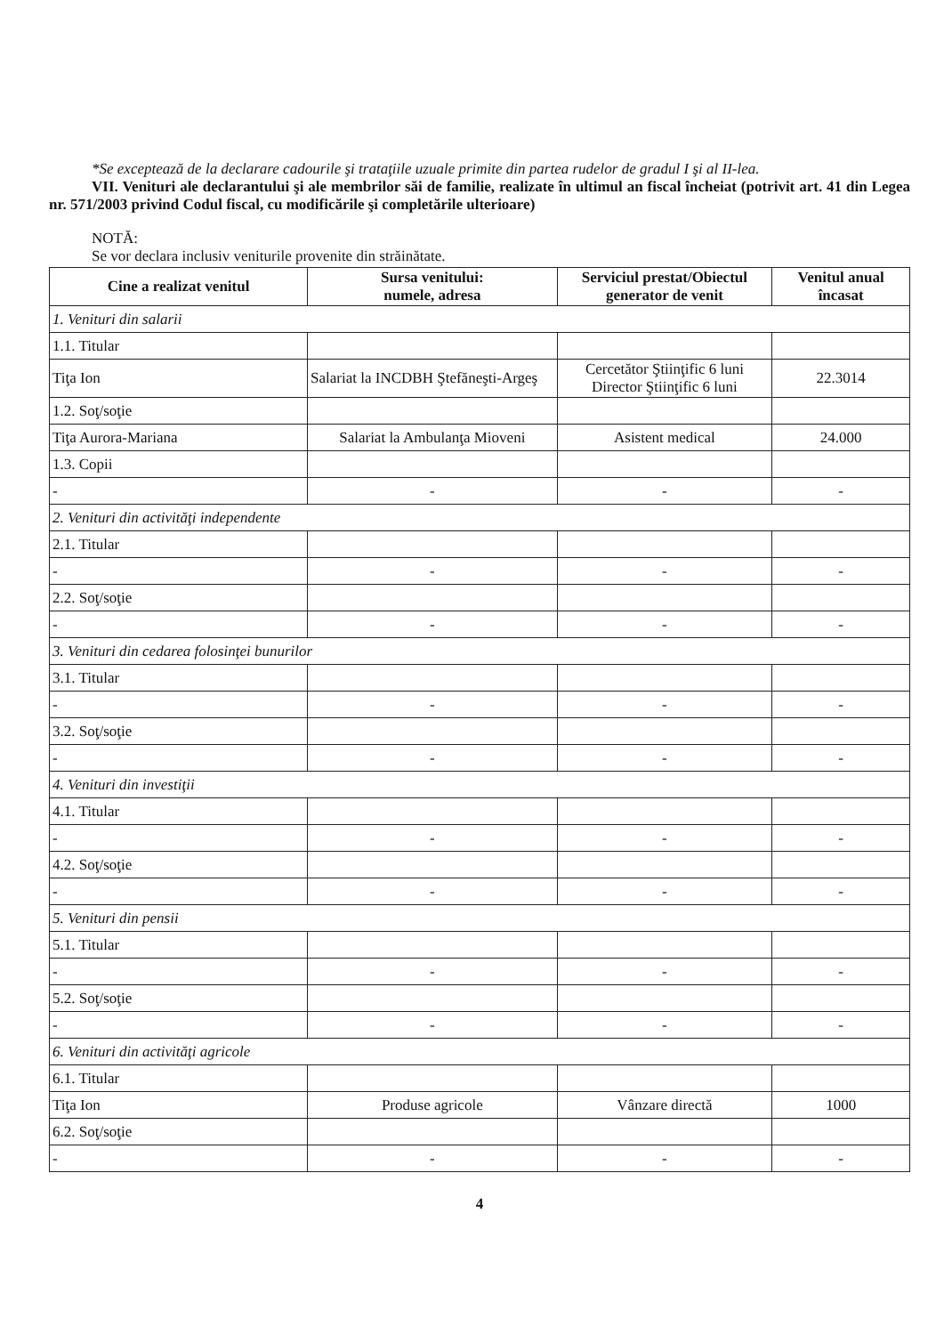*Se exceptează de la declarare cadourile şi trataţiile uzuale primite din partea rudelor de gradul I şi al II-lea.
VII. Venituri ale declarantului şi ale membrilor săi de familie, realizate în ultimul an fiscal încheiat (potrivit art. 41 din Legea nr. 571/2003 privind Codul fiscal, cu modificările şi completările ulterioare)
NOTĂ:
Se vor declara inclusiv veniturile provenite din străinătate.
| Cine a realizat venitul | Sursa venitului: numele, adresa | Serviciul prestat/Obiectul generator de venit | Venitul anual încasat |
| --- | --- | --- | --- |
| 1. Venituri din salarii | | | |
| 1.1. Titular | | | |
| Tiţa Ion | Salariat la INCDBH Ştefăneşti-Argeş | Cercetător Ştiinţific 6 luni Director Ştiinţific 6 luni | 22.3014 |
| 1.2. Soţ/soţie | | | |
| Tiţa Aurora-Mariana | Salariat la Ambulanţa Mioveni | Asistent medical | 24.000 |
| 1.3. Copii | | | |
| - | - | - | - |
| 2. Venituri din activităţi independente | | | |
| 2.1. Titular | | | |
| - | - | - | - |
| 2.2. Soţ/soţie | | | |
| - | - | - | - |
| 3. Venituri din cedarea folosinţei bunurilor | | | |
| 3.1. Titular | | | |
| - | - | - | - |
| 3.2. Soţ/soţie | | | |
| - | - | - | - |
| 4. Venituri din investiţii | | | |
| 4.1. Titular | | | |
| - | - | - | - |
| 4.2. Soţ/soţie | | | |
| - | - | - | - |
| 5. Venituri din pensii | | | |
| 5.1. Titular | | | |
| - | - | - | - |
| 5.2. Soţ/soţie | | | |
| - | - | - | - |
| 6. Venituri din activităţi agricole | | | |
| 6.1. Titular | | | |
| Tiţa Ion | Produse agricole | Vânzare directă | 1000 |
| 6.2. Soţ/soţie | | | |
| - | - | - | - |
4